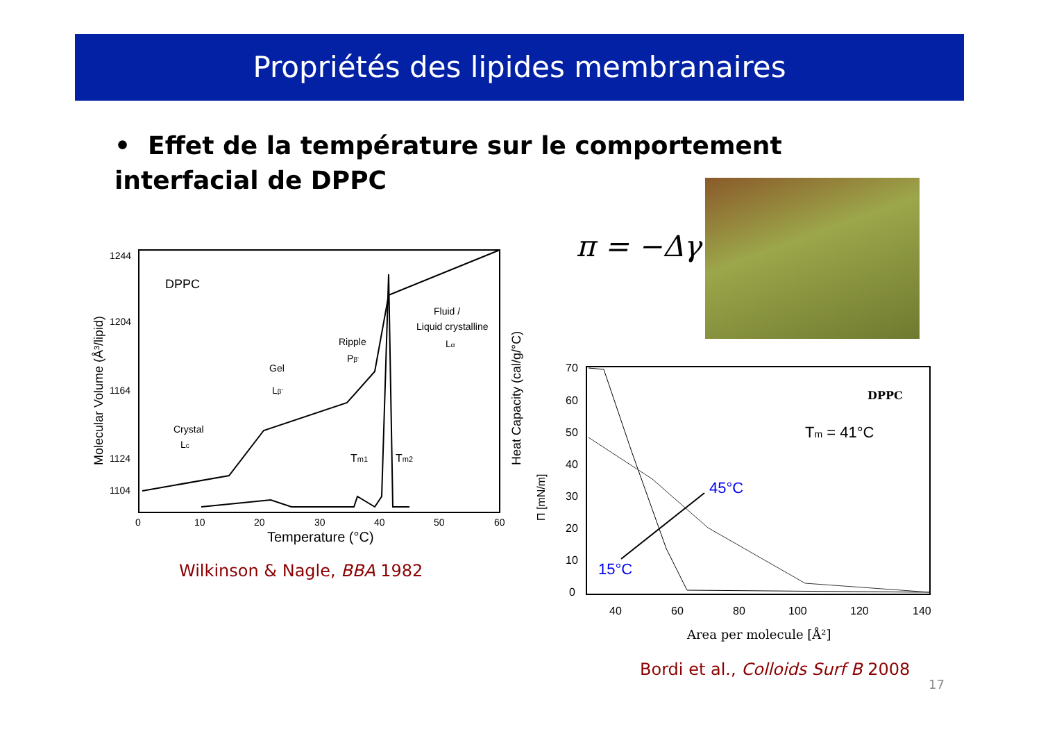Propriétés des lipides membranaires
• Effet de la température sur le comportement interfacial de DPPC
π = −Δγ
DPPC
1244
1204
1164
1124
1104
0
10
20
30
40
50
60
Temperature (°C)
Molecular Volume (Å³/lipid)
Heat Capacity (cal/g/°C)
Crystal
Lc
Gel
Lβ'
Ripple
Pβ'
Fluid /
Liquid crystalline
Lα
Tm1
Tm2
70
60
50
40
30
20
10
0
40
60
80
100
120
140
Area per molecule [Å²]
Π [mN/m]
DPPC
Tm = 41°C
45°C
15°C
Wilkinson & Nagle, BBA 1982
Bordi et al., Colloids Surf B 2008
17